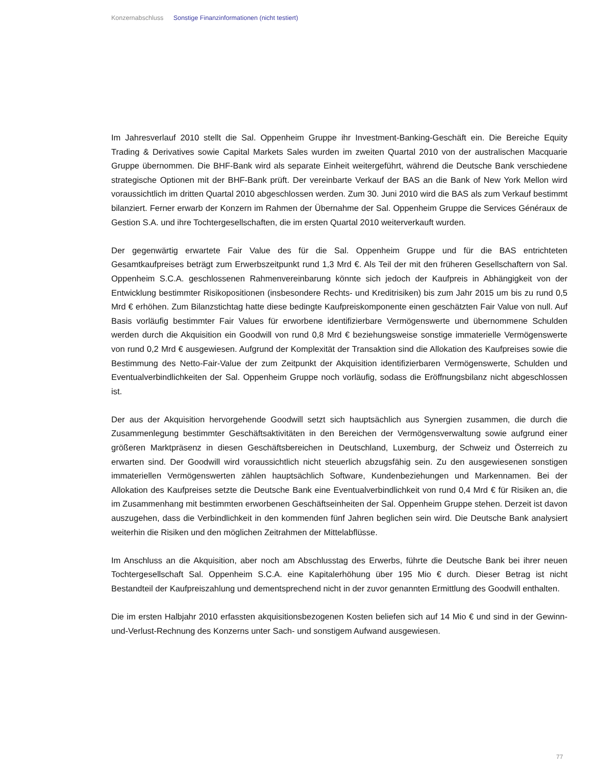Konzernabschluss Sonstige Finanzinformationen (nicht testiert)
Im Jahresverlauf 2010 stellt die Sal. Oppenheim Gruppe ihr Investment-Banking-Geschäft ein. Die Bereiche Equity Trading & Derivatives sowie Capital Markets Sales wurden im zweiten Quartal 2010 von der australischen Macquarie Gruppe übernommen. Die BHF-Bank wird als separate Einheit weitergeführt, während die Deutsche Bank verschiedene strategische Optionen mit der BHF-Bank prüft. Der vereinbarte Verkauf der BAS an die Bank of New York Mellon wird voraussichtlich im dritten Quartal 2010 abgeschlossen werden. Zum 30. Juni 2010 wird die BAS als zum Verkauf bestimmt bilanziert. Ferner erwarb der Konzern im Rahmen der Übernahme der Sal. Oppenheim Gruppe die Services Généraux de Gestion S.A. und ihre Tochtergesellschaften, die im ersten Quartal 2010 weiterverkauft wurden.
Der gegenwärtig erwartete Fair Value des für die Sal. Oppenheim Gruppe und für die BAS entrichteten Gesamtkaufpreises beträgt zum Erwerbszeitpunkt rund 1,3 Mrd €. Als Teil der mit den früheren Gesellschaftern von Sal. Oppenheim S.C.A. geschlossenen Rahmenvereinbarung könnte sich jedoch der Kaufpreis in Abhängigkeit von der Entwicklung bestimmter Risikopositionen (insbesondere Rechts- und Kreditrisiken) bis zum Jahr 2015 um bis zu rund 0,5 Mrd € erhöhen. Zum Bilanzstichtag hatte diese bedingte Kaufpreiskomponente einen geschätzten Fair Value von null. Auf Basis vorläufig bestimmter Fair Values für erworbene identifizierbare Vermögenswerte und übernommene Schulden werden durch die Akquisition ein Goodwill von rund 0,8 Mrd € beziehungsweise sonstige immaterielle Vermögenswerte von rund 0,2 Mrd € ausgewiesen. Aufgrund der Komplexität der Transaktion sind die Allokation des Kaufpreises sowie die Bestimmung des Netto-Fair-Value der zum Zeitpunkt der Akquisition identifizierbaren Vermögenswerte, Schulden und Eventualverbindlichkeiten der Sal. Oppenheim Gruppe noch vorläufig, sodass die Eröffnungsbilanz nicht abgeschlossen ist.
Der aus der Akquisition hervorgehende Goodwill setzt sich hauptsächlich aus Synergien zusammen, die durch die Zusammenlegung bestimmter Geschäftsaktivitäten in den Bereichen der Vermögensverwaltung sowie aufgrund einer größeren Marktpräsenz in diesen Geschäftsbereichen in Deutschland, Luxemburg, der Schweiz und Österreich zu erwarten sind. Der Goodwill wird voraussichtlich nicht steuerlich abzugsfähig sein. Zu den ausgewiesenen sonstigen immateriellen Vermögenswerten zählen hauptsächlich Software, Kundenbeziehungen und Markennamen. Bei der Allokation des Kaufpreises setzte die Deutsche Bank eine Eventualverbindlichkeit von rund 0,4 Mrd € für Risiken an, die im Zusammenhang mit bestimmten erworbenen Geschäftseinheiten der Sal. Oppenheim Gruppe stehen. Derzeit ist davon auszugehen, dass die Verbindlichkeit in den kommenden fünf Jahren beglichen sein wird. Die Deutsche Bank analysiert weiterhin die Risiken und den möglichen Zeitrahmen der Mittelabflüsse.
Im Anschluss an die Akquisition, aber noch am Abschlusstag des Erwerbs, führte die Deutsche Bank bei ihrer neuen Tochtergesellschaft Sal. Oppenheim S.C.A. eine Kapitalerhöhung über 195 Mio € durch. Dieser Betrag ist nicht Bestandteil der Kaufpreiszahlung und dementsprechend nicht in der zuvor genannten Ermittlung des Goodwill enthalten.
Die im ersten Halbjahr 2010 erfassten akquisitionsbezogenen Kosten beliefen sich auf 14 Mio € und sind in der Gewinn-und-Verlust-Rechnung des Konzerns unter Sach- und sonstigem Aufwand ausgewiesen.
77